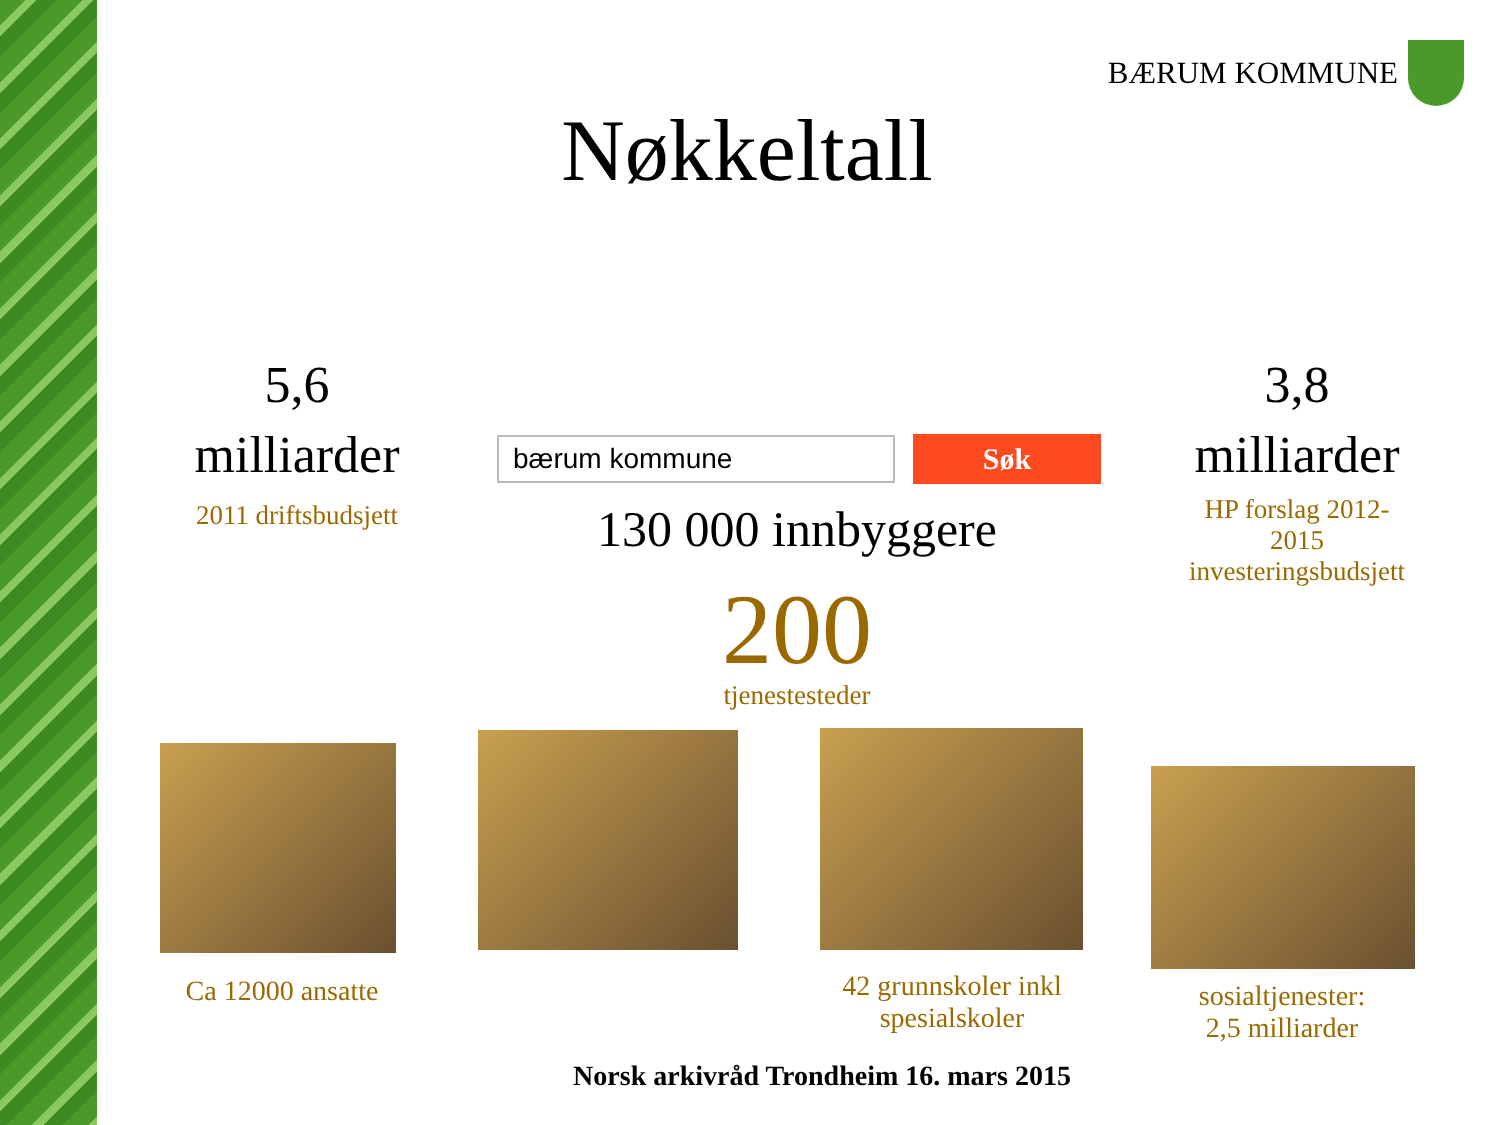BÆRUM KOMMUNE
Nøkkeltall
5,6
milliarder
2011 driftsbudsjett
bærum kommune Søk
130 000 innbyggere
200
tjenestesteder
3,8
milliarder
HP forslag 2012-
2015
investeringsbudsjett
Ca 12000 ansatte
42 grunnskoler inkl spesialskoler
sosialtjenester:
2,5 milliarder
Norsk arkivråd Trondheim 16. mars 2015